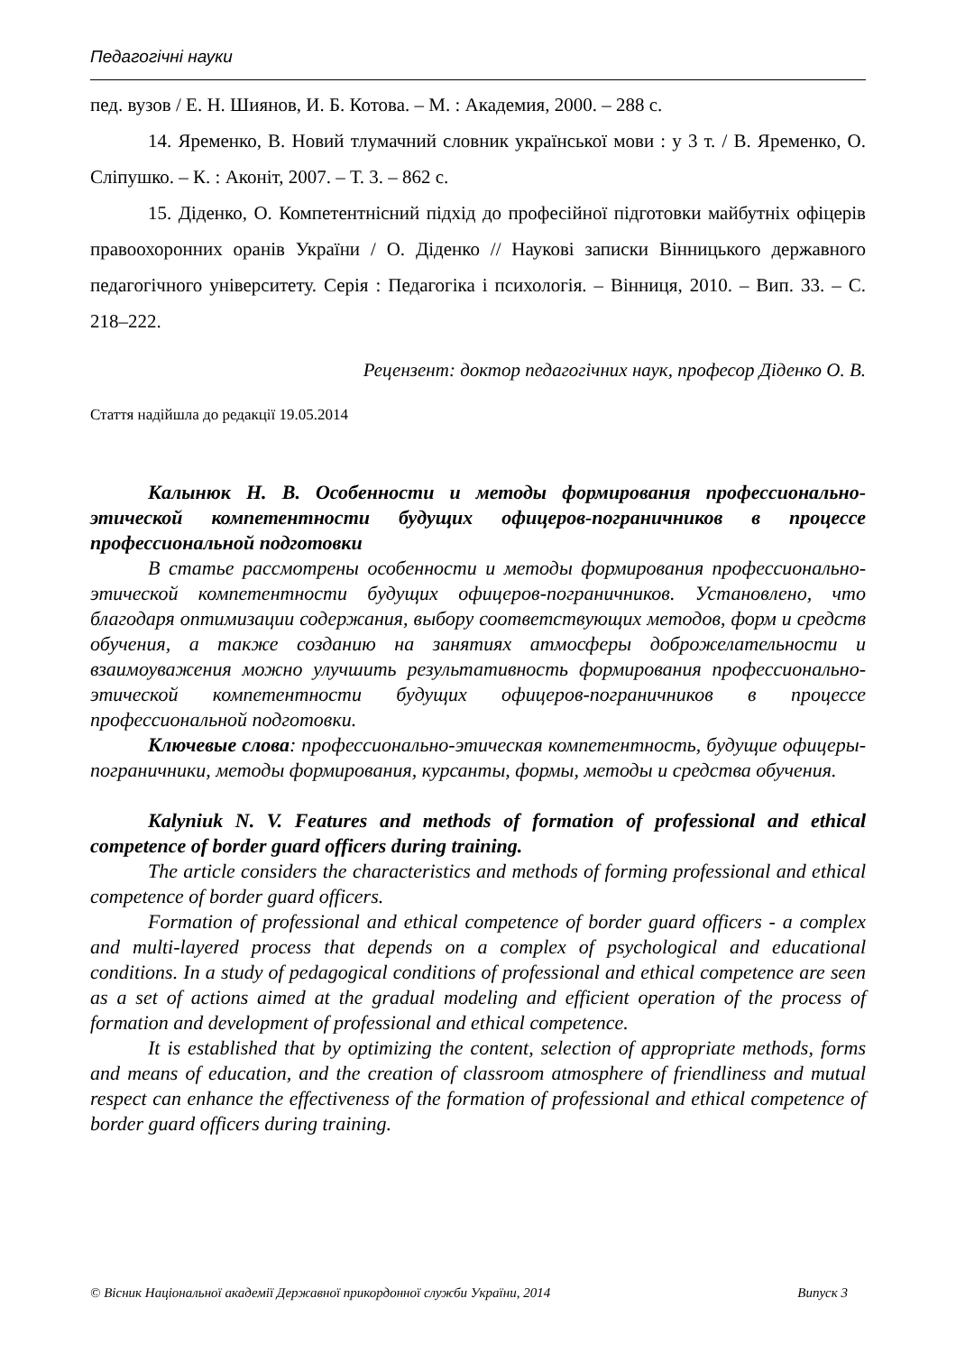Педагогічні науки
пед. вузов / Е. Н. Шиянов, И. Б. Котова. – М. : Академия, 2000. – 288 с.
14. Яременко, В. Новий тлумачний словник української мови : у 3 т. / В. Яременко, О. Сліпушко. – К. : Аконіт, 2007. – Т. 3. – 862 с.
15. Діденко, О. Компетентнісний підхід до професійної підготовки майбутніх офіцерів правоохоронних оранів України / О. Діденко // Наукові записки Вінницького державного педагогічного університету. Серія : Педагогіка і психологія. – Вінниця, 2010. – Вип. 33. – С. 218–222.
Рецензент: доктор педагогічних наук, професор Діденко О. В.
Стаття надійшла до редакції 19.05.2014
Калынюк Н. В. Особенности и методы формирования профессионально-этической компетентности будущих офицеров-пограничников в процессе профессиональной подготовки
В статье рассмотрены особенности и методы формирования профессионально-этической компетентности будущих офицеров-пограничников. Установлено, что благодаря оптимизации содержания, выбору соответствующих методов, форм и средств обучения, а также созданию на занятиях атмосферы доброжелательности и взаимоуважения можно улучшить результативность формирования профессионально-этической компетентности будущих офицеров-пограничников в процессе профессиональной подготовки.
Ключевые слова: профессионально-этическая компетентность, будущие офицеры-пограничники, методы формирования, курсанты, формы, методы и средства обучения.
Kalyniuk N. V. Features and methods of formation of professional and ethical competence of border guard officers during training.
The article considers the characteristics and methods of forming professional and ethical competence of border guard officers.
Formation of professional and ethical competence of border guard officers - a complex and multi-layered process that depends on a complex of psychological and educational conditions. In a study of pedagogical conditions of professional and ethical competence are seen as a set of actions aimed at the gradual modeling and efficient operation of the process of formation and development of professional and ethical competence.
It is established that by optimizing the content, selection of appropriate methods, forms and means of education, and the creation of classroom atmosphere of friendliness and mutual respect can enhance the effectiveness of the formation of professional and ethical competence of border guard officers during training.
© Вісник Національної академії Державної прикордонної служби України, 2014 Випуск 3